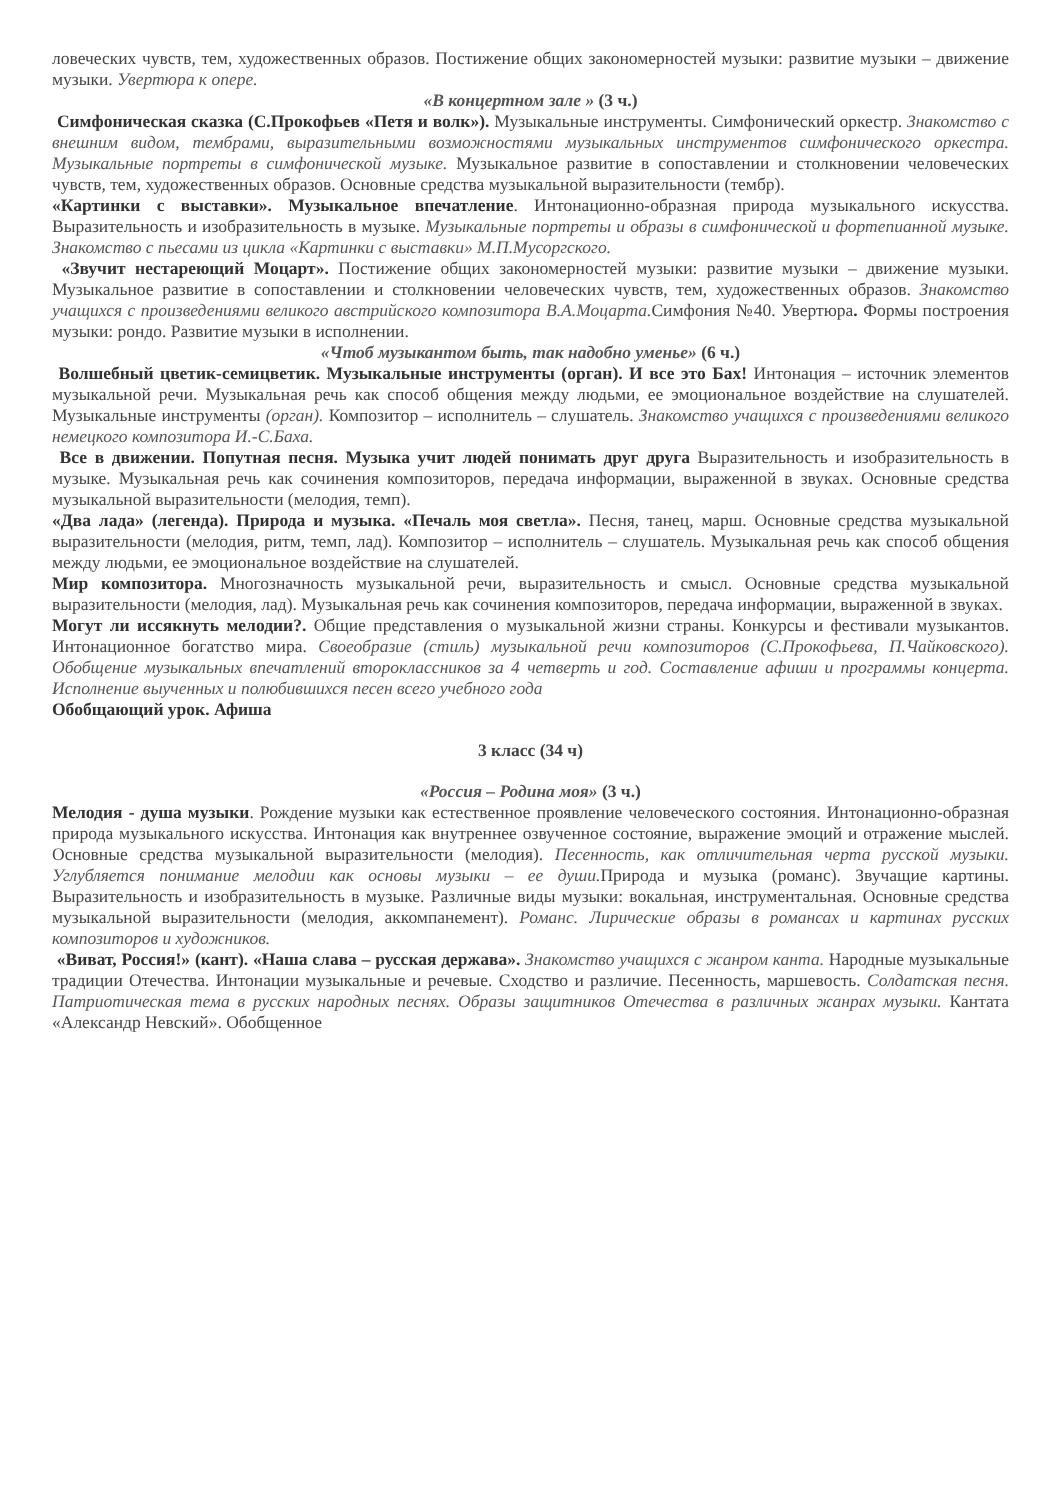ловеческих чувств, тем, художественных образов. Постижение общих закономерностей музыки: развитие музыки – движение музыки. Увертюра к опере.
«В концертном зале » (3 ч.)
Симфоническая сказка (С.Прокофьев «Петя и волк»). Музыкальные инструменты. Симфонический оркестр. Знакомство с внешним видом, тембрами, выразительными возможностями музыкальных инструментов симфонического оркестра. Музыкальные портреты в симфонической музыке. Музыкальное развитие в сопоставлении и столкновении человеческих чувств, тем, художественных образов. Основные средства музыкальной выразительности (тембр).
«Картинки с выставки». Музыкальное впечатление. Интонационно-образная природа музыкального искусства. Выразительность и изобразительность в музыке. Музыкальные портреты и образы в симфонической и фортепианной музыке. Знакомство с пьесами из цикла «Картинки с выставки» М.П.Мусоргского.
«Звучит нестареющий Моцарт». Постижение общих закономерностей музыки: развитие музыки – движение музыки. Музыкальное развитие в сопоставлении и столкновении человеческих чувств, тем, художественных образов. Знакомство учащихся с произведениями великого австрийского композитора В.А.Моцарта. Симфония №40. Увертюра. Формы построения музыки: рондо. Развитие музыки в исполнении.
«Чтоб музыкантом быть, так надобно уменье» (6 ч.)
Волшебный цветик-семицветик. Музыкальные инструменты (орган). И все это Бах! Интонация – источник элементов музыкальной речи. Музыкальная речь как способ общения между людьми, ее эмоциональное воздействие на слушателей. Музыкальные инструменты (орган). Композитор – исполнитель – слушатель. Знакомство учащихся с произведениями великого немецкого композитора И.-С.Баха.
Все в движении. Попутная песня. Музыка учит людей понимать друг друга Выразительность и изобразительность в музыке. Музыкальная речь как сочинения композиторов, передача информации, выраженной в звуках. Основные средства музыкальной выразительности (мелодия, темп).
«Два лада» (легенда). Природа и музыка. «Печаль моя светла». Песня, танец, марш. Основные средства музыкальной выразительности (мелодия, ритм, темп, лад). Композитор – исполнитель – слушатель. Музыкальная речь как способ общения между людьми, ее эмоциональное воздействие на слушателей.
Мир композитора. Многозначность музыкальной речи, выразительность и смысл. Основные средства музыкальной выразительности (мелодия, лад). Музыкальная речь как сочинения композиторов, передача информации, выраженной в звуках.
Могут ли иссякнуть мелодии?. Общие представления о музыкальной жизни страны. Конкурсы и фестивали музыкантов. Интонационное богатство мира. Своеобразие (стиль) музыкальной речи композиторов (С.Прокофьева, П.Чайковского). Обобщение музыкальных впечатлений второклассников за 4 четверть и год. Составление афиши и программы концерта. Исполнение выученных и полюбившихся песен всего учебного года
Обобщающий урок. Афиша
3 класс (34 ч)
«Россия – Родина моя» (3 ч.)
Мелодия - душа музыки. Рождение музыки как естественное проявление человеческого состояния. Интонационно-образная природа музыкального искусства. Интонация как внутреннее озвученное состояние, выражение эмоций и отражение мыслей. Основные средства музыкальной выразительности (мелодия). Песенность, как отличительная черта русской музыки. Углубляется понимание мелодии как основы музыки – ее души. Природа и музыка (романс). Звучащие картины. Выразительность и изобразительность в музыке. Различные виды музыки: вокальная, инструментальная. Основные средства музыкальной выразительности (мелодия, аккомпанемент). Романс. Лирические образы в романсах и картинах русских композиторов и художников.
«Виват, Россия!» (кант). «Наша слава – русская держава». Знакомство учащихся с жанром канта. Народные музыкальные традиции Отечества. Интонации музыкальные и речевые. Сходство и различие. Песенность, маршевость. Солдатская песня. Патриотическая тема в русских народных песнях. Образы защитников Отечества в различных жанрах музыки. Кантата «Александр Невский». Обобщенное